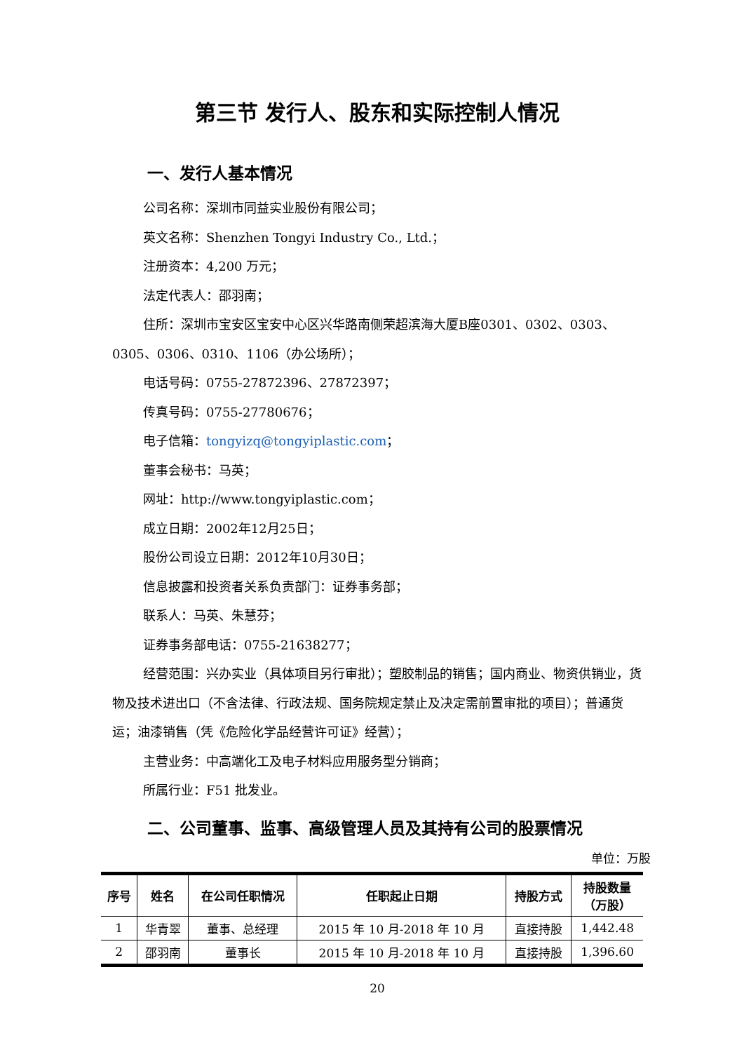第三节 发行人、股东和实际控制人情况
一、发行人基本情况
公司名称：深圳市同益实业股份有限公司；
英文名称：Shenzhen Tongyi Industry Co., Ltd.；
注册资本：4,200 万元；
法定代表人：邵羽南；
住所：深圳市宝安区宝安中心区兴华路南侧荣超滨海大厦B座0301、0302、0303、0305、0306、0310、1106（办公场所）；
电话号码：0755-27872396、27872397；
传真号码：0755-27780676；
电子信箱：tongyizq@tongyiplastic.com；
董事会秘书：马英；
网址：http://www.tongyiplastic.com；
成立日期：2002年12月25日；
股份公司设立日期：2012年10月30日；
信息披露和投资者关系负责部门：证券事务部；
联系人：马英、朱慧芬；
证券事务部电话：0755-21638277；
经营范围：兴办实业（具体项目另行审批）；塑胶制品的销售；国内商业、物资供销业，货物及技术进出口（不含法律、行政法规、国务院规定禁止及决定需前置审批的项目）；普通货运；油漆销售（凭《危险化学品经营许可证》经营）；
主营业务：中高端化工及电子材料应用服务型分销商；
所属行业：F51 批发业。
二、公司董事、监事、高级管理人员及其持有公司的股票情况
单位：万股
| 序号 | 姓名 | 在公司任职情况 | 任职起止日期 | 持股方式 | 持股数量 （万股） |
| --- | --- | --- | --- | --- | --- |
| 1 | 华青翠 | 董事、总经理 | 2015 年 10 月-2018 年 10 月 | 直接持股 | 1,442.48 |
| 2 | 邵羽南 | 董事长 | 2015 年 10 月-2018 年 10 月 | 直接持股 | 1,396.60 |
20